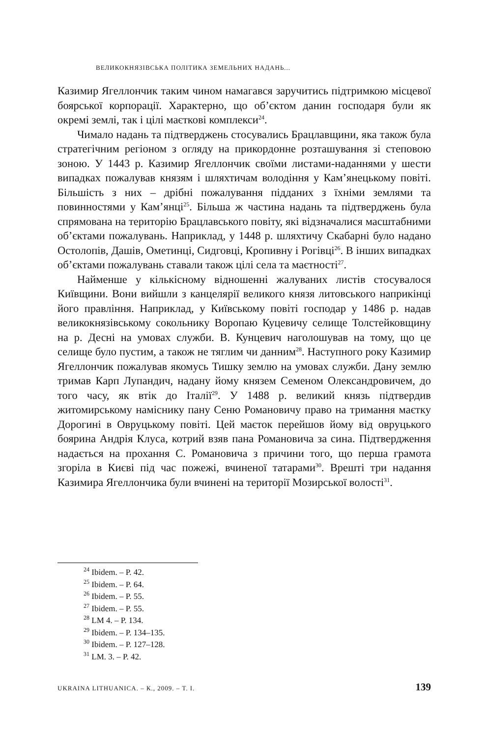ВЕЛИКОКНЯЗІВСЬКА ПОЛІТИКА ЗЕМЕЛЬНИХ НАДАНЬ...
Казимир Ягеллончик таким чином намагався заручитись підтримкою місцевої боярської корпорації. Характерно, що об’єктом данин господаря були як окремі землі, так і цілі маєткові комплекси<sup>24</sup>.
Чимало надань та підтверджень стосувались Брацлавщини, яка також була стратегічним регіоном з огляду на прикордонне розташування зі степовою зоною. У 1443 р. Казимир Ягеллончик своїми листами-наданнями у шести випадках пожалував князям і шляхтичам володіння у Кам’янецькому повіті. Більшість з них – дрібні пожалування підданих з їхніми землями та повинностями у Кам’янці<sup>25</sup>. Більша ж частина надань та підтверджень була спрямована на територію Брацлавського повіту, які відзначалися масштабними об’єктами пожалувань. Наприклад, у 1448 р. шляхтичу Скабарні було надано Остолопів, Дашів, Ометинці, Сидговці, Кропивну і Рогівці<sup>26</sup>. В інших випадках об’єктами пожалувань ставали також цілі села та маєтності<sup>27</sup>.
Найменше у кількісному відношенні жалуваних листів стосувалося Київщини. Вони вийшли з канцелярії великого князя литовського наприкінці його правління. Наприклад, у Київському повіті господар у 1486 р. надав великокнязівському сокольнику Воропаю Куцевичу селище Толстейковщину на р. Десні на умовах служби. В. Кунцевич наголошував на тому, що це селище було пустим, а також не тяглим чи данним<sup>28</sup>. Наступного року Казимир Ягеллончик пожалував якомусь Тишку землю на умовах служби. Дану землю тримав Карп Лупандич, надану йому князем Семеном Олександровичем, до того часу, як втік до Італії<sup>29</sup>. У 1488 р. великий князь підтвердив житомирському наміснику пану Сеню Романовичу право на тримання маєтку Дорогині в Овруцькому повіті. Цей маєток перейшов йому від овруцького боярина Андрія Клуса, котрий взяв пана Романовича за сина. Підтвердження надається на прохання С. Романовича з причини того, що перша грамота згоріла в Києві під час пожежі, вчиненої татарами<sup>30</sup>. Врешті три надання Казимира Ягеллончика були вчинені на території Мозирської волості<sup>31</sup>.
<sup>24</sup> Ibidem. – P. 42.
<sup>25</sup> Ibidem. – P. 64.
<sup>26</sup> Ibidem. – P. 55.
<sup>27</sup> Ibidem. – P. 55.
<sup>28</sup> LM 4. – P. 134.
<sup>29</sup> Ibidem. – P. 134–135.
<sup>30</sup> Ibidem. – P. 127–128.
<sup>31</sup> LM. 3. – P. 42.
UKRAINA LITHUANICA. – К., 2009. – Т. І. 139